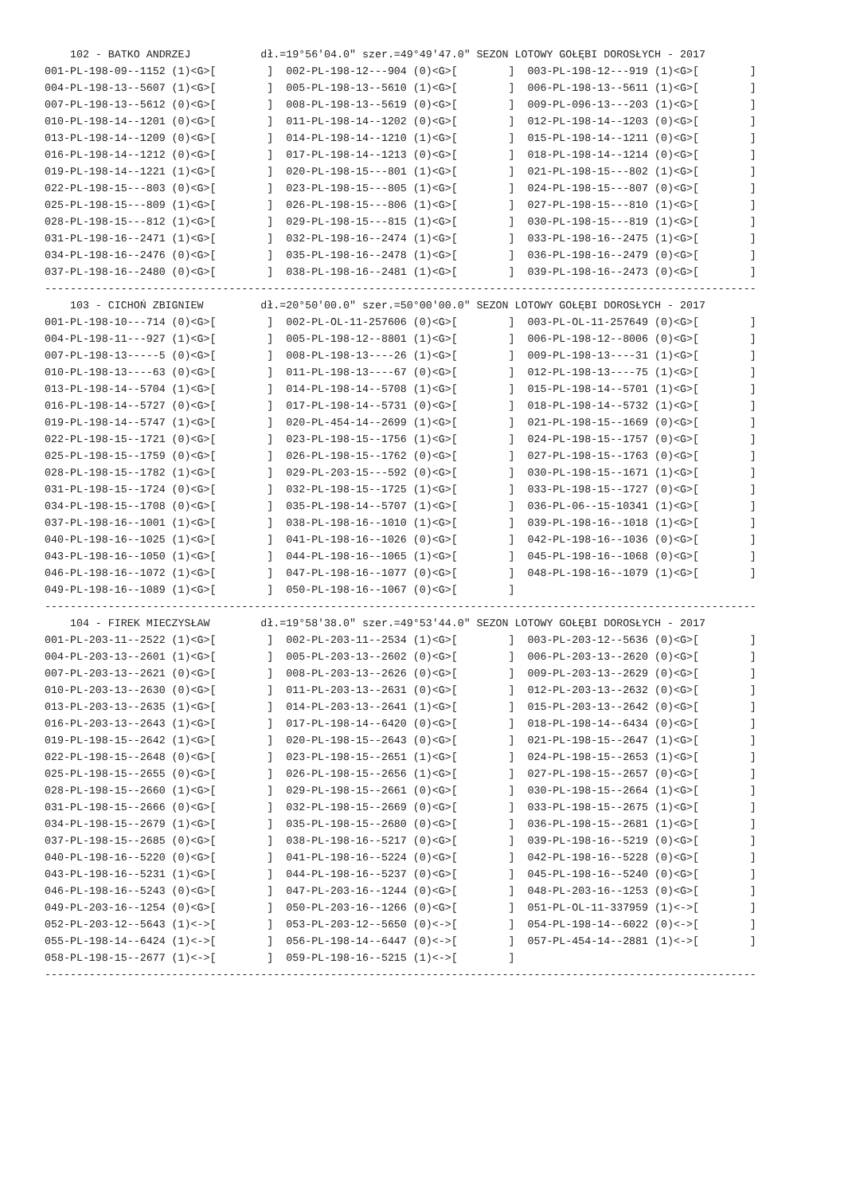102 - BATKO ANDRZEJ           dł.=19°56'04.0" szer.=49°49'47.0" SEZON LOTOWY GOŁĘBI DOROSŁYCH - 2017
001-PL-198-09--1152 (1)<G>[        ]  002-PL-198-12---904 (0)<G>[        ]  003-PL-198-12---919 (1)<G>[        ]
004-PL-198-13--5607 (1)<G>[        ]  005-PL-198-13--5610 (1)<G>[        ]  006-PL-198-13--5611 (1)<G>[        ]
007-PL-198-13--5612 (0)<G>[        ]  008-PL-198-13--5619 (0)<G>[        ]  009-PL-096-13---203 (1)<G>[        ]
010-PL-198-14--1201 (0)<G>[        ]  011-PL-198-14--1202 (0)<G>[        ]  012-PL-198-14--1203 (0)<G>[        ]
013-PL-198-14--1209 (0)<G>[        ]  014-PL-198-14--1210 (1)<G>[        ]  015-PL-198-14--1211 (0)<G>[        ]
016-PL-198-14--1212 (0)<G>[        ]  017-PL-198-14--1213 (0)<G>[        ]  018-PL-198-14--1214 (0)<G>[        ]
019-PL-198-14--1221 (1)<G>[        ]  020-PL-198-15---801 (1)<G>[        ]  021-PL-198-15---802 (1)<G>[        ]
022-PL-198-15---803 (0)<G>[        ]  023-PL-198-15---805 (1)<G>[        ]  024-PL-198-15---807 (0)<G>[        ]
025-PL-198-15---809 (1)<G>[        ]  026-PL-198-15---806 (1)<G>[        ]  027-PL-198-15---810 (1)<G>[        ]
028-PL-198-15---812 (1)<G>[        ]  029-PL-198-15---815 (1)<G>[        ]  030-PL-198-15---819 (1)<G>[        ]
031-PL-198-16--2471 (1)<G>[        ]  032-PL-198-16--2474 (1)<G>[        ]  033-PL-198-16--2475 (1)<G>[        ]
034-PL-198-16--2476 (0)<G>[        ]  035-PL-198-16--2478 (1)<G>[        ]  036-PL-198-16--2479 (0)<G>[        ]
037-PL-198-16--2480 (0)<G>[        ]  038-PL-198-16--2481 (1)<G>[        ]  039-PL-198-16--2473 (0)<G>[        ]
----------------------------------------------------------------------------------------------------------------
    103 - CICHOŃ ZBIGNIEW         dł.=20°50'00.0" szer.=50°00'00.0" SEZON LOTOWY GOŁĘBI DOROSŁYCH - 2017
001-PL-198-10---714 (0)<G>[        ]  002-PL-OL-11-257606 (0)<G>[        ]  003-PL-OL-11-257649 (0)<G>[        ]
004-PL-198-11---927 (1)<G>[        ]  005-PL-198-12--8801 (1)<G>[        ]  006-PL-198-12--8006 (0)<G>[        ]
007-PL-198-13-----5 (0)<G>[        ]  008-PL-198-13----26 (1)<G>[        ]  009-PL-198-13----31 (1)<G>[        ]
010-PL-198-13----63 (0)<G>[        ]  011-PL-198-13----67 (0)<G>[        ]  012-PL-198-13----75 (1)<G>[        ]
013-PL-198-14--5704 (1)<G>[        ]  014-PL-198-14--5708 (1)<G>[        ]  015-PL-198-14--5701 (1)<G>[        ]
016-PL-198-14--5727 (0)<G>[        ]  017-PL-198-14--5731 (0)<G>[        ]  018-PL-198-14--5732 (1)<G>[        ]
019-PL-198-14--5747 (1)<G>[        ]  020-PL-454-14--2699 (1)<G>[        ]  021-PL-198-15--1669 (0)<G>[        ]
022-PL-198-15--1721 (0)<G>[        ]  023-PL-198-15--1756 (1)<G>[        ]  024-PL-198-15--1757 (0)<G>[        ]
025-PL-198-15--1759 (0)<G>[        ]  026-PL-198-15--1762 (0)<G>[        ]  027-PL-198-15--1763 (0)<G>[        ]
028-PL-198-15--1782 (1)<G>[        ]  029-PL-203-15---592 (0)<G>[        ]  030-PL-198-15--1671 (1)<G>[        ]
031-PL-198-15--1724 (0)<G>[        ]  032-PL-198-15--1725 (1)<G>[        ]  033-PL-198-15--1727 (0)<G>[        ]
034-PL-198-15--1708 (0)<G>[        ]  035-PL-198-14--5707 (1)<G>[        ]  036-PL-06--15-10341 (1)<G>[        ]
037-PL-198-16--1001 (1)<G>[        ]  038-PL-198-16--1010 (1)<G>[        ]  039-PL-198-16--1018 (1)<G>[        ]
040-PL-198-16--1025 (1)<G>[        ]  041-PL-198-16--1026 (0)<G>[        ]  042-PL-198-16--1036 (0)<G>[        ]
043-PL-198-16--1050 (1)<G>[        ]  044-PL-198-16--1065 (1)<G>[        ]  045-PL-198-16--1068 (0)<G>[        ]
046-PL-198-16--1072 (1)<G>[        ]  047-PL-198-16--1077 (0)<G>[        ]  048-PL-198-16--1079 (1)<G>[        ]
049-PL-198-16--1089 (1)<G>[        ]  050-PL-198-16--1067 (0)<G>[        ]
----------------------------------------------------------------------------------------------------------------
    104 - FIREK MIECZYSŁAW        dł.=19°58'38.0" szer.=49°53'44.0" SEZON LOTOWY GOŁĘBI DOROSŁYCH - 2017
001-PL-203-11--2522 (1)<G>[        ]  002-PL-203-11--2534 (1)<G>[        ]  003-PL-203-12--5636 (0)<G>[        ]
004-PL-203-13--2601 (1)<G>[        ]  005-PL-203-13--2602 (0)<G>[        ]  006-PL-203-13--2620 (0)<G>[        ]
007-PL-203-13--2621 (0)<G>[        ]  008-PL-203-13--2626 (0)<G>[        ]  009-PL-203-13--2629 (0)<G>[        ]
010-PL-203-13--2630 (0)<G>[        ]  011-PL-203-13--2631 (0)<G>[        ]  012-PL-203-13--2632 (0)<G>[        ]
013-PL-203-13--2635 (1)<G>[        ]  014-PL-203-13--2641 (1)<G>[        ]  015-PL-203-13--2642 (0)<G>[        ]
016-PL-203-13--2643 (1)<G>[        ]  017-PL-198-14--6420 (0)<G>[        ]  018-PL-198-14--6434 (0)<G>[        ]
019-PL-198-15--2642 (1)<G>[        ]  020-PL-198-15--2643 (0)<G>[        ]  021-PL-198-15--2647 (1)<G>[        ]
022-PL-198-15--2648 (0)<G>[        ]  023-PL-198-15--2651 (1)<G>[        ]  024-PL-198-15--2653 (1)<G>[        ]
025-PL-198-15--2655 (0)<G>[        ]  026-PL-198-15--2656 (1)<G>[        ]  027-PL-198-15--2657 (0)<G>[        ]
028-PL-198-15--2660 (1)<G>[        ]  029-PL-198-15--2661 (0)<G>[        ]  030-PL-198-15--2664 (1)<G>[        ]
031-PL-198-15--2666 (0)<G>[        ]  032-PL-198-15--2669 (0)<G>[        ]  033-PL-198-15--2675 (1)<G>[        ]
034-PL-198-15--2679 (1)<G>[        ]  035-PL-198-15--2680 (0)<G>[        ]  036-PL-198-15--2681 (1)<G>[        ]
037-PL-198-15--2685 (0)<G>[        ]  038-PL-198-16--5217 (0)<G>[        ]  039-PL-198-16--5219 (0)<G>[        ]
040-PL-198-16--5220 (0)<G>[        ]  041-PL-198-16--5224 (0)<G>[        ]  042-PL-198-16--5228 (0)<G>[        ]
043-PL-198-16--5231 (1)<G>[        ]  044-PL-198-16--5237 (0)<G>[        ]  045-PL-198-16--5240 (0)<G>[        ]
046-PL-198-16--5243 (0)<G>[        ]  047-PL-203-16--1244 (0)<G>[        ]  048-PL-203-16--1253 (0)<G>[        ]
049-PL-203-16--1254 (0)<G>[        ]  050-PL-203-16--1266 (0)<G>[        ]  051-PL-OL-11-337959 (1)<->[        ]
052-PL-203-12--5643 (1)<->[        ]  053-PL-203-12--5650 (0)<->[        ]  054-PL-198-14--6022 (0)<->[        ]
055-PL-198-14--6424 (1)<->[        ]  056-PL-198-14--6447 (0)<->[        ]  057-PL-454-14--2881 (1)<->[        ]
058-PL-198-15--2677 (1)<->[        ]  059-PL-198-16--5215 (1)<->[        ]
----------------------------------------------------------------------------------------------------------------